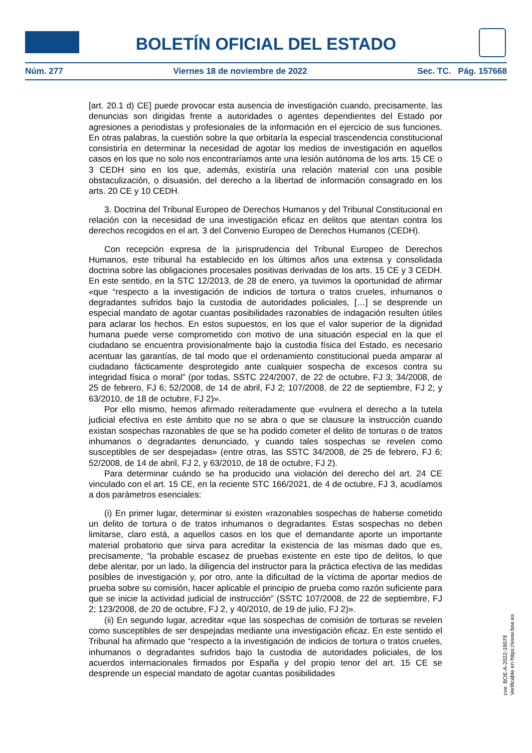BOLETÍN OFICIAL DEL ESTADO
Núm. 277 Viernes 18 de noviembre de 2022 Sec. TC. Pág. 157668
[art. 20.1 d) CE] puede provocar esta ausencia de investigación cuando, precisamente, las denuncias son dirigidas frente a autoridades o agentes dependientes del Estado por agresiones a periodistas y profesionales de la información en el ejercicio de sus funciones. En otras palabras, la cuestión sobre la que orbitaría la especial trascendencia constitucional consistiría en determinar la necesidad de agotar los medios de investigación en aquellos casos en los que no solo nos encontraríamos ante una lesión autónoma de los arts. 15 CE o 3 CEDH sino en los que, además, existiría una relación material con una posible obstaculización, o disuasión, del derecho a la libertad de información consagrado en los arts. 20 CE y 10 CEDH.
3. Doctrina del Tribunal Europeo de Derechos Humanos y del Tribunal Constitucional en relación con la necesidad de una investigación eficaz en delitos que atentan contra los derechos recogidos en el art. 3 del Convenio Europeo de Derechos Humanos (CEDH).
Con recepción expresa de la jurisprudencia del Tribunal Europeo de Derechos Humanos, este tribunal ha establecido en los últimos años una extensa y consolidada doctrina sobre las obligaciones procesales positivas derivadas de los arts. 15 CE y 3 CEDH. En este sentido, en la STC 12/2013, de 28 de enero, ya tuvimos la oportunidad de afirmar «que “respecto a la investigación de indicios de tortura o tratos crueles, inhumanos o degradantes sufridos bajo la custodia de autoridades policiales, […] se desprende un especial mandato de agotar cuantas posibilidades razonables de indagación resulten útiles para aclarar los hechos. En estos supuestos, en los que el valor superior de la dignidad humana puede verse comprometido con motivo de una situación especial en la que el ciudadano se encuentra provisionalmente bajo la custodia física del Estado, es necesario acentuar las garantías, de tal modo que el ordenamiento constitucional pueda amparar al ciudadano fácticamente desprotegido ante cualquier sospecha de excesos contra su integridad física o moral” (por todas, SSTC 224/2007, de 22 de octubre, FJ 3; 34/2008, de 25 de febrero, FJ 6; 52/2008, de 14 de abril, FJ 2; 107/2008, de 22 de septiembre, FJ 2; y 63/2010, de 18 de octubre, FJ 2)».
Por ello mismo, hemos afirmado reiteradamente que «vulnera el derecho a la tutela judicial efectiva en este ámbito que no se abra o que se clausure la instrucción cuando existan sospechas razonables de que se ha podido cometer el delito de torturas o de tratos inhumanos o degradantes denunciado, y cuando tales sospechas se revelen como susceptibles de ser despejadas» (entre otras, las SSTC 34/2008, de 25 de febrero, FJ 6; 52/2008, de 14 de abril, FJ 2, y 63/2010, de 18 de octubre, FJ 2).
Para determinar cuándo se ha producido una violación del derecho del art. 24 CE vinculado con el art. 15 CE, en la reciente STC 166/2021, de 4 de octubre, FJ 3, acudíamos a dos parámetros esenciales:
(i) En primer lugar, determinar si existen «razonables sospechas de haberse cometido un delito de tortura o de tratos inhumanos o degradantes. Estas sospechas no deben limitarse, claro está, a aquellos casos en los que el demandante aporte un importante material probatorio que sirva para acreditar la existencia de las mismas dado que es, precisamente, “la probable escasez de pruebas existente en este tipo de delitos, lo que debe alentar, por un lado, la diligencia del instructor para la práctica efectiva de las medidas posibles de investigación y, por otro, ante la dificultad de la víctima de aportar medios de prueba sobre su comisión, hacer aplicable el principio de prueba como razón suficiente para que se inicie la actividad judicial de instrucción” (SSTC 107/2008, de 22 de septiembre, FJ 2; 123/2008, de 20 de octubre, FJ 2, y 40/2010, de 19 de julio, FJ 2)».
(ii) En segundo lugar, acreditar «que las sospechas de comisión de torturas se revelen como susceptibles de ser despejadas mediante una investigación eficaz. En este sentido el Tribunal ha afirmado que “respecto a la investigación de indicios de tortura o tratos crueles, inhumanos o degradantes sufridos bajo la custodia de autoridades policiales, de los acuerdos internacionales firmados por España y del propio tenor del art. 15 CE se desprende un especial mandato de agotar cuantas posibilidades
cve: BOE-A-2022-19079
Verificable en https://www.boe.es